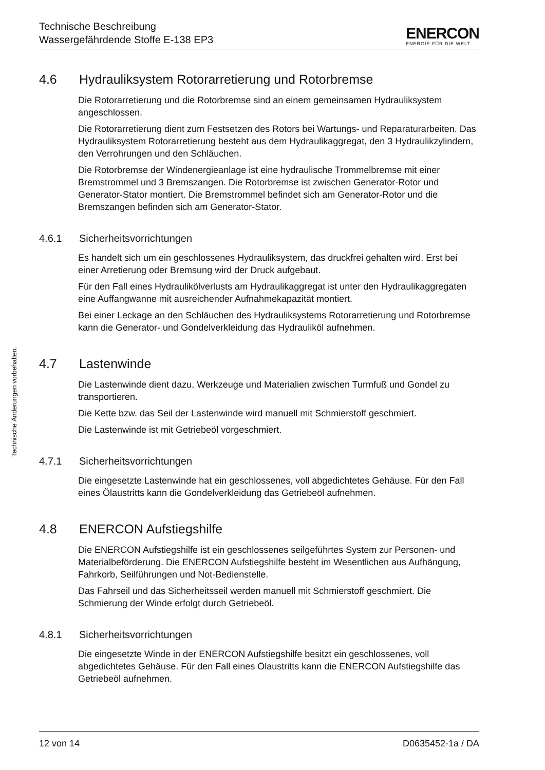Technische Beschreibung
Wassergefährdende Stoffe E-138 EP3
ENERCON
ENERGIE FÜR DIE WELT
Technische Änderungen vorbehalten.
4.6 Hydrauliksystem Rotorarretierung und Rotorbremse
Die Rotorarretierung und die Rotorbremse sind an einem gemeinsamen Hydrauliksystem angeschlossen.
Die Rotorarretierung dient zum Festsetzen des Rotors bei Wartungs- und Reparaturarbeiten. Das Hydrauliksystem Rotorarretierung besteht aus dem Hydraulikaggregat, den 3 Hydraulikzylindern, den Verrohrungen und den Schläuchen.
Die Rotorbremse der Windenergieanlage ist eine hydraulische Trommelbremse mit einer Bremstrommel und 3 Bremszangen. Die Rotorbremse ist zwischen Generator-Rotor und Generator-Stator montiert. Die Bremstrommel befindet sich am Generator-Rotor und die Bremszangen befinden sich am Generator-Stator.
4.6.1 Sicherheitsvorrichtungen
Es handelt sich um ein geschlossenes Hydrauliksystem, das druckfrei gehalten wird. Erst bei einer Arretierung oder Bremsung wird der Druck aufgebaut.
Für den Fall eines Hydraulikölverlusts am Hydraulikaggregat ist unter den Hydraulikaggregaten eine Auffangwanne mit ausreichender Aufnahmekapazität montiert.
Bei einer Leckage an den Schläuchen des Hydrauliksystems Rotorarretierung und Rotorbremse kann die Generator- und Gondelverkleidung das Hydrauliköl aufnehmen.
4.7 Lastenwinde
Die Lastenwinde dient dazu, Werkzeuge und Materialien zwischen Turmfuß und Gondel zu transportieren.
Die Kette bzw. das Seil der Lastenwinde wird manuell mit Schmierstoff geschmiert.
Die Lastenwinde ist mit Getriebeöl vorgeschmiert.
4.7.1 Sicherheitsvorrichtungen
Die eingesetzte Lastenwinde hat ein geschlossenes, voll abgedichtetes Gehäuse. Für den Fall eines Ölaustritts kann die Gondelverkleidung das Getriebeöl aufnehmen.
4.8 ENERCON Aufstiegshilfe
Die ENERCON Aufstiegshilfe ist ein geschlossenes seilgeführtes System zur Personen- und Materialbeförderung. Die ENERCON Aufstiegshilfe besteht im Wesentlichen aus Aufhängung, Fahrkorb, Seilführungen und Not-Bedienstelle.
Das Fahrseil und das Sicherheitsseil werden manuell mit Schmierstoff geschmiert. Die Schmierung der Winde erfolgt durch Getriebeöl.
4.8.1 Sicherheitsvorrichtungen
Die eingesetzte Winde in der ENERCON Aufstiegshilfe besitzt ein geschlossenes, voll abgedichtetes Gehäuse. Für den Fall eines Ölaustritts kann die ENERCON Aufstiegshilfe das Getriebeöl aufnehmen.
12 von 14 D0635452-1a / DA